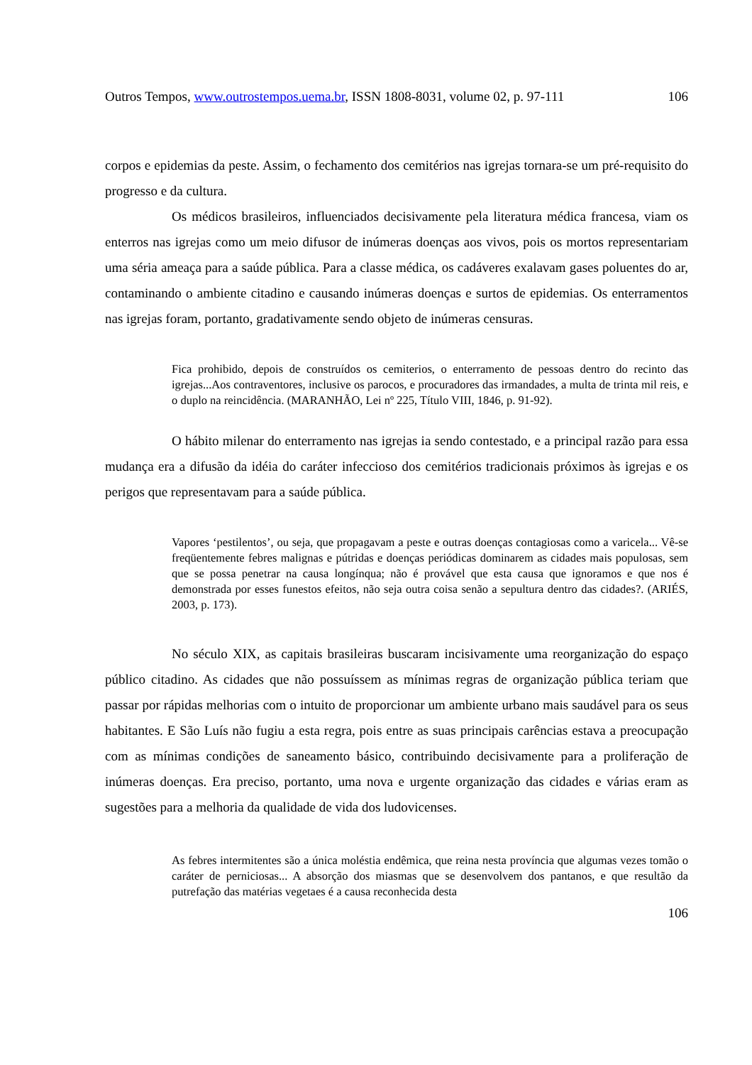Outros Tempos, www.outrostempos.uema.br, ISSN 1808-8031, volume 02, p. 97-111 106
corpos e epidemias da peste. Assim, o fechamento dos cemitérios nas igrejas tornara-se um pré-requisito do progresso e da cultura.
Os médicos brasileiros, influenciados decisivamente pela literatura médica francesa, viam os enterros nas igrejas como um meio difusor de inúmeras doenças aos vivos, pois os mortos representariam uma séria ameaça para a saúde pública. Para a classe médica, os cadáveres exalavam gases poluentes do ar, contaminando o ambiente citadino e causando inúmeras doenças e surtos de epidemias. Os enterramentos nas igrejas foram, portanto, gradativamente sendo objeto de inúmeras censuras.
Fica prohibido, depois de construídos os cemiterios, o enterramento de pessoas dentro do recinto das igrejas...Aos contraventores, inclusive os parocos, e procuradores das irmandades, a multa de trinta mil reis, e o duplo na reincidência. (MARANHÃO, Lei nº 225, Título VIII, 1846, p. 91-92).
O hábito milenar do enterramento nas igrejas ia sendo contestado, e a principal razão para essa mudança era a difusão da idéia do caráter infeccioso dos cemitérios tradicionais próximos às igrejas e os perigos que representavam para a saúde pública.
Vapores ‘pestilentos’, ou seja, que propagavam a peste e outras doenças contagiosas como a varicela... Vê-se freqüentemente febres malignas e pútridas e doenças periódicas dominarem as cidades mais populosas, sem que se possa penetrar na causa longínqua; não é provável que esta causa que ignoramos e que nos é demonstrada por esses funestos efeitos, não seja outra coisa senão a sepultura dentro das cidades?. (ARIÉS, 2003, p. 173).
No século XIX, as capitais brasileiras buscaram incisivamente uma reorganização do espaço público citadino. As cidades que não possuíssem as mínimas regras de organização pública teriam que passar por rápidas melhorias com o intuito de proporcionar um ambiente urbano mais saudável para os seus habitantes. E São Luís não fugiu a esta regra, pois entre as suas principais carências estava a preocupação com as mínimas condições de saneamento básico, contribuindo decisivamente para a proliferação de inúmeras doenças. Era preciso, portanto, uma nova e urgente organização das cidades e várias eram as sugestões para a melhoria da qualidade de vida dos ludovicenses.
As febres intermitentes são a única moléstia endêmica, que reina nesta província que algumas vezes tomão o caráter de perniciosas... A absorção dos miasmas que se desenvolvem dos pantanos, e que resultão da putrefação das matérias vegetaes é a causa reconhecida desta
106